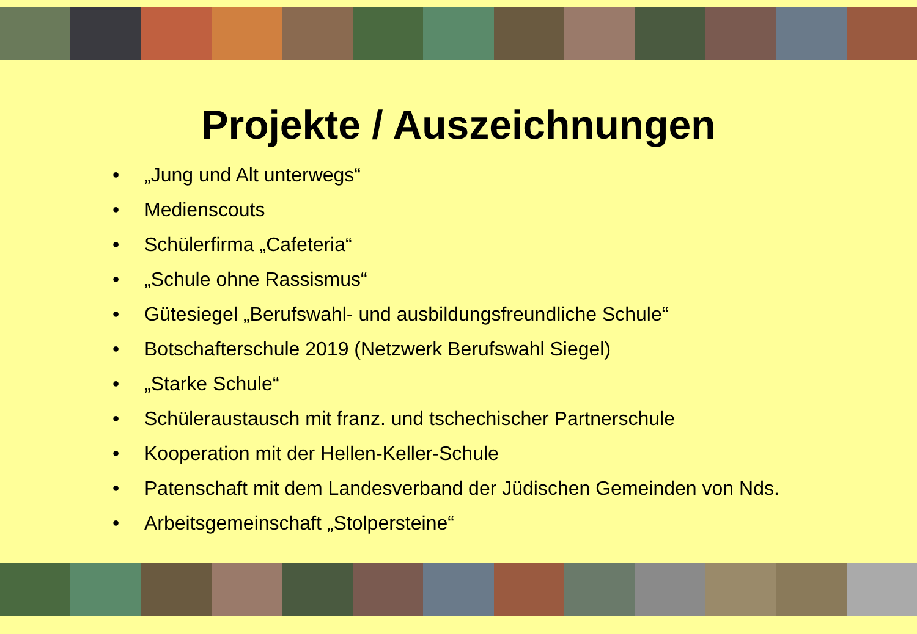Projekte / Auszeichnungen
• „Jung und Alt unterwegs“
• Medienscouts
• Schülerfirma „Cafeteria“
• „Schule ohne Rassismus“
• Gütesiegel „Berufswahl- und ausbildungsfreundliche Schule“
• Botschafterschule 2019 (Netzwerk Berufswahl Siegel)
• „Starke Schule“
• Schüleraustausch mit franz. und tschechischer Partnerschule
• Kooperation mit der Hellen-Keller-Schule
• Patenschaft mit dem Landesverband der Jüdischen Gemeinden von Nds.
• Arbeitsgemeinschaft „Stolpersteine“